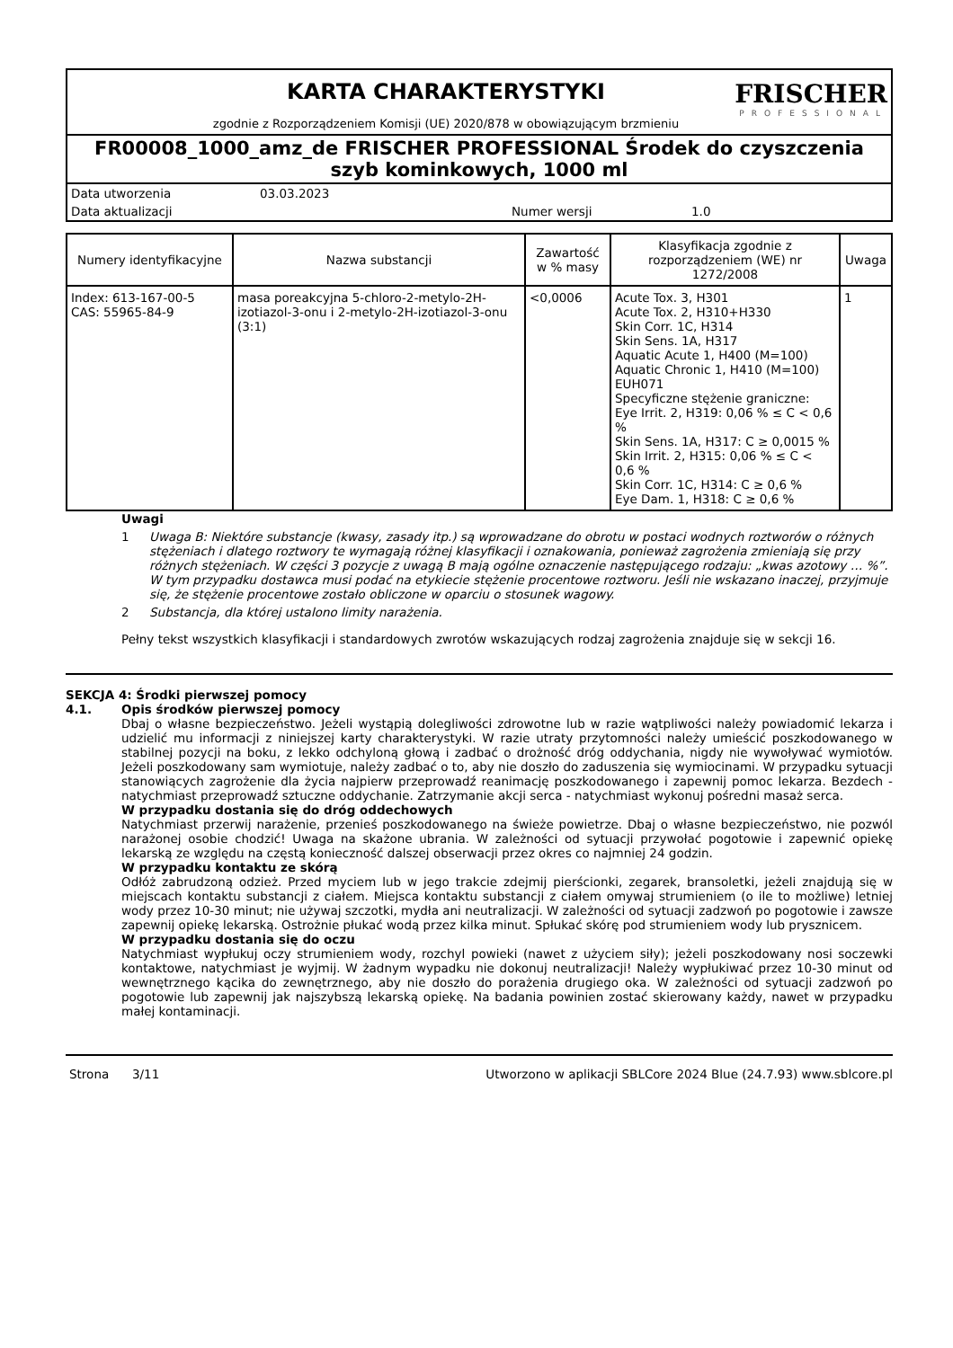KARTA CHARAKTERYSTYKI
zgodnie z Rozporządzeniem Komisji (UE) 2020/878 w obowiązującym brzmieniu
FRISCHER
PROFESSIONAL
FR00008_1000_amz_de FRISCHER PROFESSIONAL Środek do czyszczenia szyb kominkowych, 1000 ml
Data utworzenia 03.03.2023
Data aktualizacji Numer wersji 1.0
| Numery identyfikacyjne | Nazwa substancji | Zawartość w % masy | Klasyfikacja zgodnie z rozporządzeniem (WE) nr 1272/2008 | Uwaga |
| --- | --- | --- | --- | --- |
| Index: 613-167-00-5 CAS: 55965-84-9 | masa poreakcyjna 5-chloro-2-metylo-2H-izotiazol-3-onu i 2-metylo-2H-izotiazol-3-onu (3:1) | <0,0006 | Acute Tox. 3, H301 Acute Tox. 2, H310+H330 Skin Corr. 1C, H314 Skin Sens. 1A, H317 Aquatic Acute 1, H400 (M=100) Aquatic Chronic 1, H410 (M=100) EUH071 Specyficzne stężenie graniczne: Eye Irrit. 2, H319: 0,06 % ≤ C < 0,6 % Skin Sens. 1A, H317: C ≥ 0,0015 % Skin Irrit. 2, H315: 0,06 % ≤ C < 0,6 % Skin Corr. 1C, H314: C ≥ 0,6 % Eye Dam. 1, H318: C ≥ 0,6 % | 1 |
Uwagi
1 Uwaga B: Niektóre substancje (kwasy, zasady itp.) są wprowadzane do obrotu w postaci wodnych roztworów o różnych stężeniach i dlatego roztwory te wymagają różnej klasyfikacji i oznakowania, ponieważ zagrożenia zmieniają się przy różnych stężeniach. W części 3 pozycje z uwagą B mają ogólne oznaczenie następującego rodzaju: „kwas azotowy … %”. W tym przypadku dostawca musi podać na etykiecie stężenie procentowe roztworu. Jeśli nie wskazano inaczej, przyjmuje się, że stężenie procentowe zostało obliczone w oparciu o stosunek wagowy.
2 Substancja, dla której ustalono limity narażenia.
Pełny tekst wszystkich klasyfikacji i standardowych zwrotów wskazujących rodzaj zagrożenia znajduje się w sekcji 16.
SEKCJA 4: Środki pierwszej pomocy
4.1. Opis środków pierwszej pomocy
Dbaj o własne bezpieczeństwo. Jeżeli wystąpią dolegliwości zdrowotne lub w razie wątpliwości należy powiadomić lekarza i udzielić mu informacji z niniejszej karty charakterystyki. W razie utraty przytomności należy umieścić poszkodowanego w stabilnej pozycji na boku, z lekko odchyloną głową i zadbać o drożność dróg oddychania, nigdy nie wywoływać wymiotów. Jeżeli poszkodowany sam wymiotuje, należy zadbać o to, aby nie doszło do zaduszenia się wymiocinami. W przypadku sytuacji stanowiących zagrożenie dla życia najpierw przeprowadź reanimację poszkodowanego i zapewnij pomoc lekarza. Bezdech - natychmiast przeprowadź sztuczne oddychanie. Zatrzymanie akcji serca - natychmiast wykonuj pośredni masaż serca.
W przypadku dostania się do dróg oddechowych
Natychmiast przerwij narażenie, przenieś poszkodowanego na świeże powietrze. Dbaj o własne bezpieczeństwo, nie pozwól narażonej osobie chodzić! Uwaga na skażone ubrania. W zależności od sytuacji przywołać pogotowie i zapewnić opiekę lekarską ze względu na częstą konieczność dalszej obserwacji przez okres co najmniej 24 godzin.
W przypadku kontaktu ze skórą
Odłóż zabrudzoną odzież. Przed myciem lub w jego trakcie zdejmij pierścionki, zegarek, bransoletki, jeżeli znajdują się w miejscach kontaktu substancji z ciałem. Miejsca kontaktu substancji z ciałem omywaj strumieniem (o ile to możliwe) letniej wody przez 10-30 minut; nie używaj szczotki, mydła ani neutralizacji. W zależności od sytuacji zadzwoń po pogotowie i zawsze zapewnij opiekę lekarską. Ostrożnie płukać wodą przez kilka minut. Spłukać skórę pod strumieniem wody lub prysznicem.
W przypadku dostania się do oczu
Natychmiast wypłukuj oczy strumieniem wody, rozchyl powieki (nawet z użyciem siły); jeżeli poszkodowany nosi soczewki kontaktowe, natychmiast je wyjmij. W żadnym wypadku nie dokonuj neutralizacji! Należy wypłukiwać przez 10-30 minut od wewnętrznego kącika do zewnętrznego, aby nie doszło do porażenia drugiego oka. W zależności od sytuacji zadzwoń po pogotowie lub zapewnij jak najszybszą lekarską opiekę. Na badania powinien zostać skierowany każdy, nawet w przypadku małej kontaminacji.
Strona 3/11 Utworzono w aplikacji SBLCore 2024 Blue (24.7.93) www.sblcore.pl